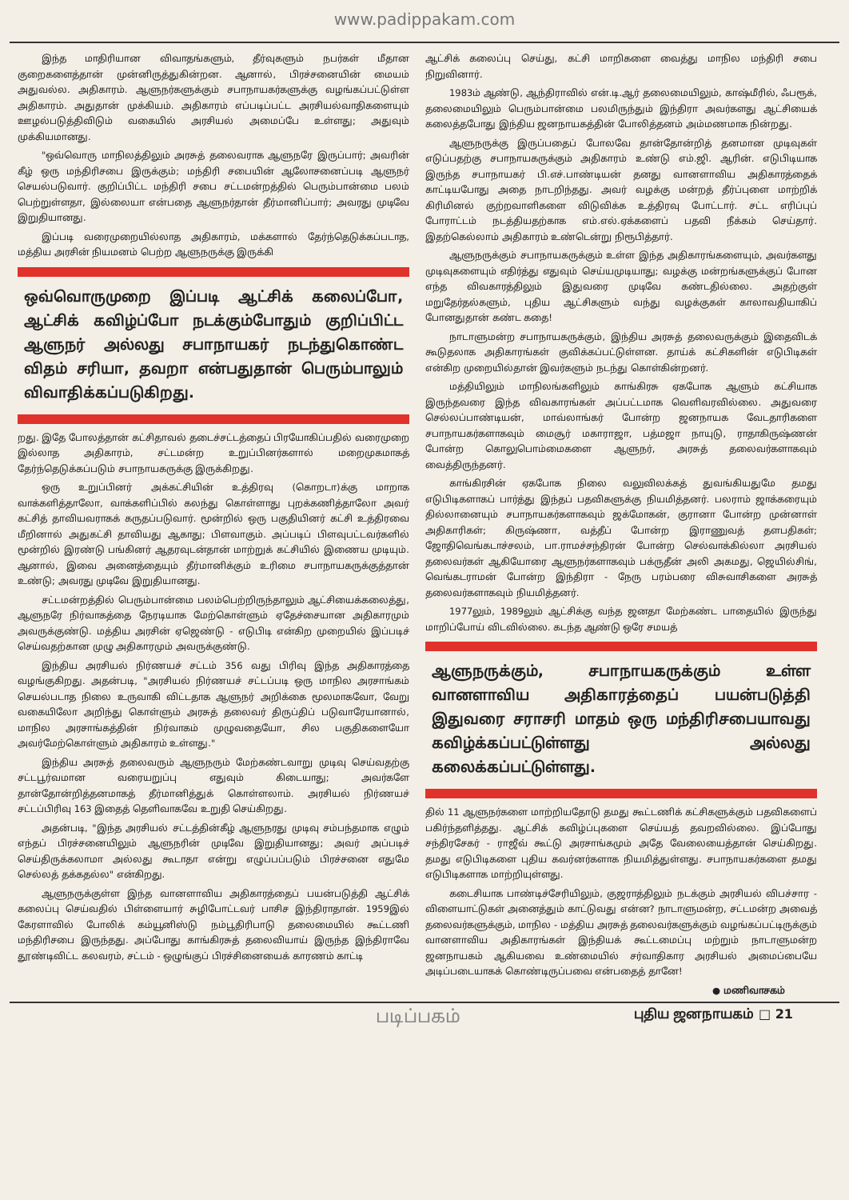www.padippakam.com
இந்த மாதிரியான விவாதங்களும், தீர்வுகளும் நபர்கள் மீதான குறைகளைத்தான் முன்னிருத்துகின்றன. ஆனால், பிரச்சனையின் மையம் அதுவல்ல. அதிகாரம். ஆளுநர்களுக்கும் சபாநாயகர்களுக்கு வழங்கப்பட்டுள்ள அதிகாரம். அதுதான் முக்கியம். அதிகாரம் எப்படிப்பட்ட அரசியல்வாதிகளையும் ஊழல்படுத்திவிடும் வகையில் அரசியல் அமைப்பே உள்ளது; அதுவும் முக்கியமானது.
"ஒவ்வொரு மாநிலத்திலும் அரசுத் தலைவராக ஆளுநரே இருப்பார்; அவரின் கீழ் ஒரு மந்திரிசபை இருக்கும்; மந்திரி சபையின் ஆலோசனைப்படி ஆளுநர் செயல்படுவார். குறிப்பிட்ட மந்திரி சபை சட்டமன்றத்தில் பெரும்பான்மை பலம் பெற்றுள்ளதா, இல்லையா என்பதை ஆளுநர்தான் தீர்மானிப்பார்; அவரது முடிவே இறுதியானது.
இப்படி வரைமுறையில்லாத அதிகாரம், மக்களால் தேர்ந்தெடுக்கப்படாத, மத்திய அரசின் நியமனம் பெற்ற ஆளுநருக்கு இருக்கி
ஒவ்வொருமுறை இப்படி ஆட்சிக் கலைப்போ, ஆட்சிக் கவிழ்ப்போ நடக்கும்போதும் குறிப்பிட்ட ஆளுநர் அல்லது சபாநாயகர் நடந்துகொண்ட விதம் சரியா, தவறா என்பதுதான் பெரும்பாலும் விவாதிக்கப்படுகிறது.
றது. இதே போலத்தான் கட்சிதாவல் தடைச்சட்டத்தைப் பிரயோகிப்பதில் வரைமுறை இல்லாத அதிகாரம், சட்டமன்ற உறுப்பினர்களால் மறைமுகமாகத் தேர்ந்தெடுக்கப்படும் சபாநாயகருக்கு இருக்கிறது.
ஒரு உறுப்பினர் அக்கட்சியின் உத்திரவு (கொறடா)க்கு மாறாக வாக்களித்தாலோ, வாக்களிப்பில் கலந்து கொள்ளாது புறக்கணித்தாலோ அவர் கட்சித் தாவியவராகக் கருதப்படுவார். மூன்றில் ஒரு பகுதியினர் கட்சி உத்திரவை மீறினால் அதுகட்சி தாவியது ஆகாது; பிளவாகும். அப்படிப் பிளவுபட்டவர்களில் மூன்றில் இரண்டு பங்கினர் ஆதரவுடன்தான் மாற்றுக் கட்சியில் இணைய முடியும். ஆனால், இவை அனைத்தையும் தீர்மானிக்கும் உரிமை சபாநாயகருக்குத்தான் உண்டு; அவரது முடிவே இறுதியானது.
சட்டமன்றத்தில் பெரும்பான்மை பலம்பெற்றிருந்தாலும் ஆட்சியைக்கலைத்து, ஆளுநரே நிர்வாகத்தை நேரடியாக மேற்கொள்ளும் ஏதேச்சையான அதிகாரமும் அவருக்குண்டு. மத்திய அரசின் ஏஜெண்டு - எடுபிடி என்கிற முறையில் இப்படிச் செய்வதற்கான முழு அதிகாரமும் அவருக்குண்டு.
இந்திய அரசியல் நிர்ணயச் சட்டம் 356 வது பிரிவு இந்த அதிகாரத்தை வழங்குகிறது. அதன்படி, "அரசியல் நிர்ணயச் சட்டப்படி ஒரு மாநில அரசாங்கம் செயல்படாத நிலை உருவாகி விட்டதாக ஆளுநர் அறிக்கை மூலமாகவோ, வேறு வகையிலோ அறிந்து கொள்ளும் அரசுத் தலைவர் திருப்திப் படுவாரேயானால், மாநில அரசாங்கத்தின் நிர்வாகம் முழுவதையோ, சில பகுதிகளையோ அவர்மேற்கொள்ளும் அதிகாரம் உள்ளது."
இந்திய அரசுத் தலைவரும் ஆளுநரும் மேற்கண்டவாறு முடிவு செய்வதற்கு சட்டபூர்வமான வரையறுப்பு எதுவும் கிடையாது; அவர்களே தான்தோன்றித்தனமாகத் தீர்மானித்துக் கொள்ளலாம். அரசியல் நிர்ணயச் சட்டப்பிரிவு 163 இதைத் தெளிவாகவே உறுதி செய்கிறது.
அதன்படி, "இந்த அரசியல் சட்டத்தின்கீழ் ஆளுநரது முடிவு சம்பந்தமாக எழும் எந்தப் பிரச்சனையிலும் ஆளுநரின் முடிவே இறுதியானது; அவர் அப்படிச் செய்திருக்கலாமா அல்லது கூடாதா என்று எழுப்பப்படும் பிரச்சனை எதுமே செல்லத் தக்கதல்ல" என்கிறது.
ஆளுநருக்குள்ள இந்த வானளாவிய அதிகாரத்தைப் பயன்படுத்தி ஆட்சிக் கலைப்பு செய்வதில் பிள்ளையார் சுழிபோட்டவர் பாசிச இந்திராதான். 1959இல் கேரளாவில் போலிக் கம்யூனிஸ்டு நம்பூதிரிபாடு தலைமையில் கூட்டணி மந்திரிசபை இருந்தது. அப்போது காங்கிரசுத் தலைவியாய் இருந்த இந்திராவே தூண்டிவிட்ட கலவரம், சட்டம் - ஒழுங்குப் பிரச்சினையைக் காரணம் காட்டி
ஆட்சிக் கலைப்பு செய்து, கட்சி மாறிகளை வைத்து மாநில மந்திரி சபை நிறுவினார்.
1983ம் ஆண்டு, ஆந்திராவில் என்.டி.ஆர் தலைமையிலும், காஷ்மீரில், ஃபரூக், தலைமையிலும் பெரும்பான்மை பலமிருந்தும் இந்திரா அவர்களது ஆட்சியைக் கலைத்தபோது இந்திய ஜனநாயகத்தின் போலித்தனம் அம்மணமாக நின்றது.
ஆளுநருக்கு இருப்பதைப் போலவே தான்தோன்றித் தனமான முடிவுகள் எடுப்பதற்கு சபாநாயகருக்கும் அதிகாரம் உண்டு எம்.ஜி. ஆரின். எடுபிடியாக இருந்த சபாநாயகர் பி.எச்.பாண்டியன் தனது வானளாவிய அதிகாரத்தைக் காட்டியபோது அதை நாடறிந்தது. அவர் வழக்கு மன்றத் தீர்ப்புளை மாற்றிக் கிரிமினல் குற்றவாளிகளை விடுவிக்க உத்திரவு போட்டார். சட்ட எரிப்புப் போராட்டம் நடத்தியதற்காக எம்.எல்.ஏக்களைப் பதவி நீக்கம் செய்தார். இதற்கெல்லாம் அதிகாரம் உண்டென்று நிரூபித்தார்.
ஆளுநருக்கும் சபாநாயகருக்கும் உள்ள இந்த அதிகாரங்களையும், அவர்களது முடிவுகளையும் எதிர்த்து எதுவும் செய்யமுடியாது; வழக்கு மன்றங்களுக்குப் போன எந்த விவகாரத்திலும் இதுவரை முடிவே கண்டதில்லை. அதற்குள் மறுதேர்தல்களும், புதிய ஆட்சிகளும் வந்து வழக்குகள் காலாவதியாகிப் போனதுதான் கண்ட கதை!
நாடாளுமன்ற சபாநாயகருக்கும், இந்திய அரசுத் தலைவருக்கும் இதைவிடக் கூடுதலாக அதிகாரங்கள் குவிக்கப்பட்டுள்ளன. தாய்க் கட்சிகளின் எடுபிடிகள் என்கிற முறையில்தான் இவர்களும் நடந்து கொள்கின்றனர்.
மத்தியிலும் மாநிலங்களிலும் காங்கிரசு ஏகபோக ஆளும் கட்சியாக இருந்தவரை இந்த விவகாரங்கள் அப்பட்டமாக வெளிவரவில்லை. அதுவரை செல்லப்பாண்டியன், மாவ்லாங்கர் போன்ற ஜனநாயக வேடதாரிகளை சபாநாயகர்களாகவும் மைசூர் மகாராஜா, பத்மஜா நாயுடு, ராதாகிருஷ்ணன் போன்ற கொலுபொம்மைகளை ஆளுநர், அரசுத் தலைவர்களாகவும் வைத்திருந்தனர்.
காங்கிரசின் ஏகபோக நிலை வலுவிலக்கத் துவங்கியதுமே தமது எடுபிடிகளாகப் பார்த்து இந்தப் பதவிகளுக்கு நியமித்தனர். பலராம் ஜாக்கரையும் தில்லானையும் சபாநாயகர்களாகவும் ஜக்மோகன், குரானா போன்ற முன்னாள் அதிகாரிகள்; கிருஷ்ணா, வத்தீப் போன்ற இராணுவத் தளபதிகள்; ஜோதிவெங்கடாச்சலம், பா.ராமச்சந்திரன் போன்ற செல்வாக்கில்லா அரசியல் தலைவர்கள் ஆகியோரை ஆளுநர்களாகவும் பக்ருதீன் அலி அகமது, ஜெயில்சிங், வெங்கடராமன் போன்ற இந்திரா - நேரு பரம்பரை விசுவாசிகளை அரசுத் தலைவர்களாகவும் நியமித்தனர்.
1977லும், 1989லும் ஆட்சிக்கு வந்த ஜனதா மேற்கண்ட பாதையில் இருந்து மாறிப்போய் விடவில்லை. கடந்த ஆண்டு ஒரே சமயத்
ஆளுநருக்கும், சபாநாயகருக்கும் உள்ள வானளாவிய அதிகாரத்தைப் பயன்படுத்தி இதுவரை சராசரி மாதம் ஒரு மந்திரிசபையாவது கவிழ்க்கப்பட்டுள்ளது அல்லது கலைக்கப்பட்டுள்ளது.
தில் 11 ஆளுநர்களை மாற்றியதோடு தமது கூட்டணிக் கட்சிகளுக்கும் பதவிகளைப் பகிர்ந்தளித்தது. ஆட்சிக் கவிழ்ப்புகளை செய்யத் தவறவில்லை. இப்போது சந்திரசேகர் - ராஜீவ் கூட்டு அரசாங்கமும் அதே வேலையைத்தான் செய்கிறது. தமது எடுபிடிகளை புதிய கவர்னர்களாக நியமித்துள்ளது. சபாநாயகர்களை தமது எடுபிடிகளாக மாற்றியுள்ளது.
கடைசியாக பாண்டிச்சேரியிலும், குஜராத்திலும் நடக்கும் அரசியல் விபச்சார - விளையாட்டுகள் அனைத்தும் காட்டுவது என்ன? நாடாளுமன்ற, சட்டமன்ற அவைத் தலைவர்களுக்கும், மாநில - மத்திய அரசுத் தலைவர்களுக்கும் வழங்கப்பட்டிருக்கும் வானளாவிய அதிகாரங்கள் இந்தியக் கூட்டமைப்பு மற்றும் நாடாளுமன்ற ஜனநாயகம் ஆகியவை உண்மையில் சர்வாதிகார அரசியல் அமைப்பையே அடிப்படையாகக் கொண்டிருப்பவை என்பதைத் தானே!
● மணிவாசகம்
படிப்பகம் புதிய ஜனநாயகம் □ 21